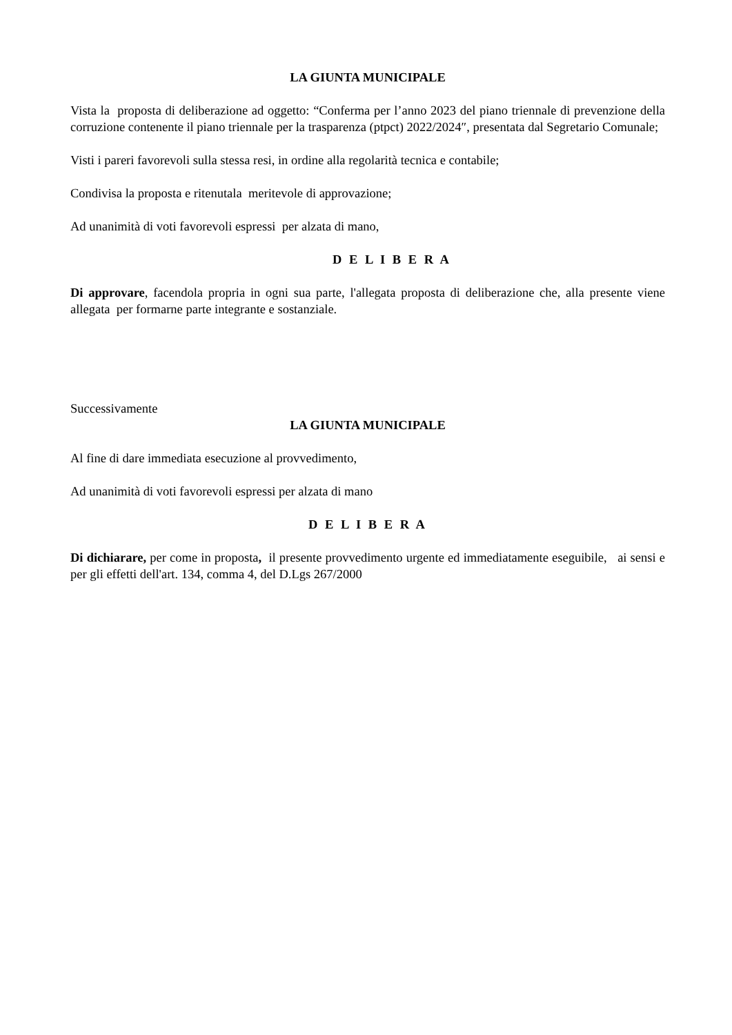LA GIUNTA MUNICIPALE
Vista la proposta di deliberazione ad oggetto: “Conferma per l’anno 2023 del piano triennale di prevenzione della corruzione contenente il piano triennale per la trasparenza (ptpct) 2022/2024″, presentata dal Segretario Comunale;
Visti i pareri favorevoli sulla stessa resi, in ordine alla regolarità tecnica e contabile;
Condivisa la proposta e ritenutala meritevole di approvazione;
Ad unanimità di voti favorevoli espressi per alzata di mano,
D E L I B E R A
Di approvare, facendola propria in ogni sua parte, l'allegata proposta di deliberazione che, alla presente viene allegata per formarne parte integrante e sostanziale.
Successivamente
LA GIUNTA MUNICIPALE
Al fine di dare immediata esecuzione al provvedimento,
Ad unanimità di voti favorevoli espressi per alzata di mano
D E L I B E R A
Di dichiarare, per come in proposta, il presente provvedimento urgente ed immediatamente eseguibile, ai sensi e per gli effetti dell'art. 134, comma 4, del D.Lgs 267/2000